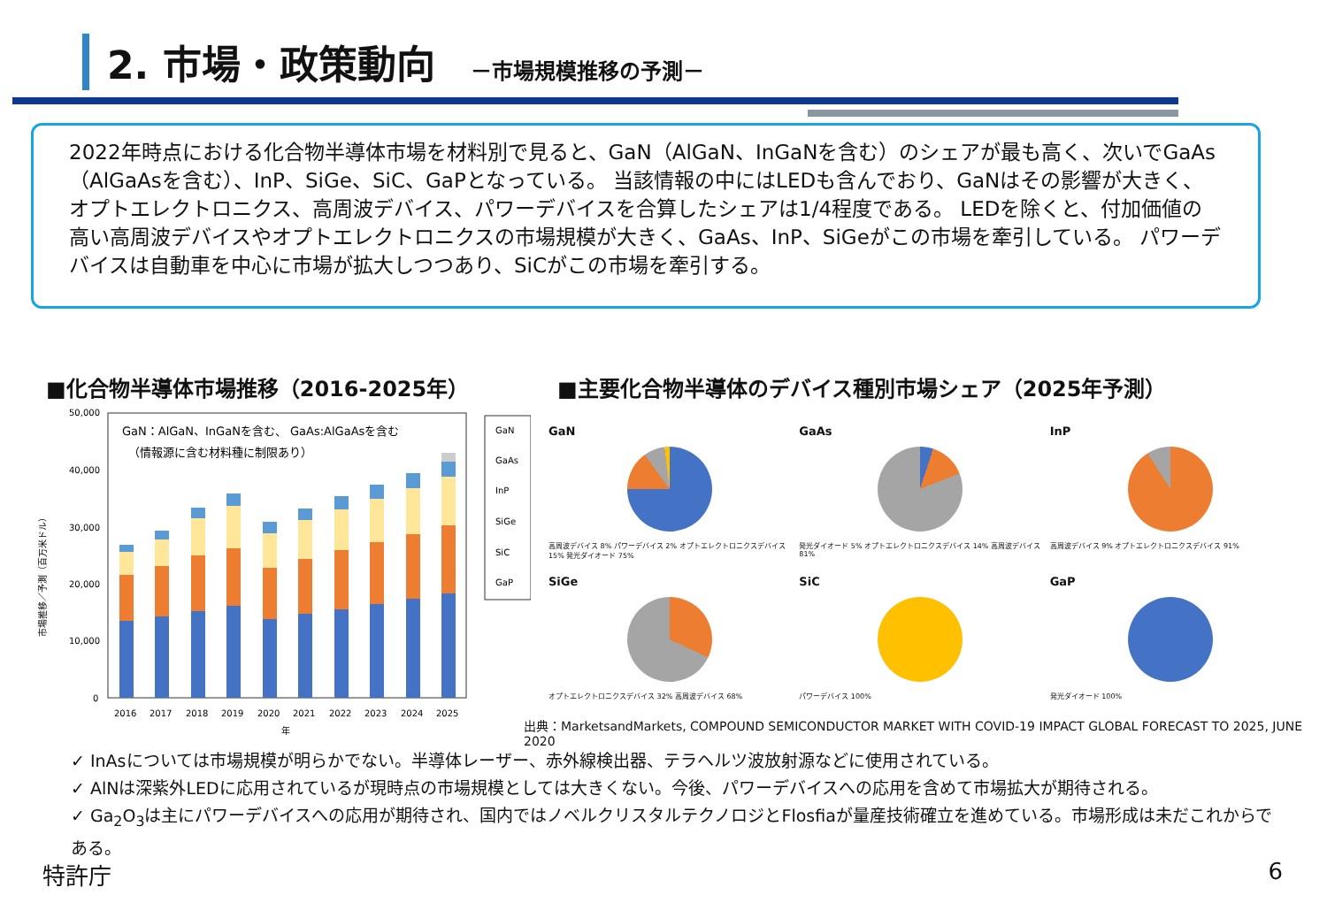2. 市場・政策動向 －市場規模推移の予測－
2022年時点における化合物半導体市場を材料別で見ると、GaN（AlGaN、InGaNを含む）のシェアが最も高く、次いでGaAs（AlGaAsを含む）、InP、SiGe、SiC、GaPとなっている。 当該情報の中にはLEDも含んでおり、GaNはその影響が大きく、オプトエレクトロニクス、高周波デバイス、パワーデバイスを合算したシェアは1/4程度である。 LEDを除くと、付加価値の高い高周波デバイスやオプトエレクトロニクスの市場規模が大きく、GaAs、InP、SiGeがこの市場を牽引している。 パワーデバイスは自動車を中心に市場が拡大しつつあり、SiCがこの市場を牽引する。
■化合物半導体市場推移（2016-2025年）
■主要化合物半導体のデバイス種別市場シェア（2025年予測）
50,000
40,000
30,000
20,000
10,000
0
市場推移／予測（百万米ドル）
GaN：AlGaN、InGaNを含む、 GaAs:AlGaAsを含む
（情報源に含む材料種に制限あり）
2016
2017
2018
2019
2020
2021
2022
2023
2024
2025
年
GaN
GaAs
InP
SiGe
SiC
GaP
GaN
高周波デバイス 8% パワーデバイス 2% オプトエレクトロニクスデバイス 15% 発光ダイオード 75%
GaAs
発光ダイオード 5% オプトエレクトロニクスデバイス 14% 高周波デバイス 81%
InP
高周波デバイス 9% オプトエレクトロニクスデバイス 91%
SiGe
オプトエレクトロニクスデバイス 32% 高周波デバイス 68%
SiC
パワーデバイス 100%
GaP
発光ダイオード 100%
出典：MarketsandMarkets, COMPOUND SEMICONDUCTOR MARKET WITH COVID-19 IMPACT GLOBAL FORECAST TO 2025, JUNE 2020
✓ InAsについては市場規模が明らかでない。半導体レーザー、赤外線検出器、テラヘルツ波放射源などに使用されている。
✓ AlNは深紫外LEDに応用されているが現時点の市場規模としては大きくない。今後、パワーデバイスへの応用を含めて市場拡大が期待される。
✓ Ga<sub>2</sub>O<sub>3</sub>は主にパワーデバイスへの応用が期待され、国内ではノベルクリスタルテクノロジとFlosfiaが量産技術確立を進めている。市場形成は未だこれからである。
特許庁 6